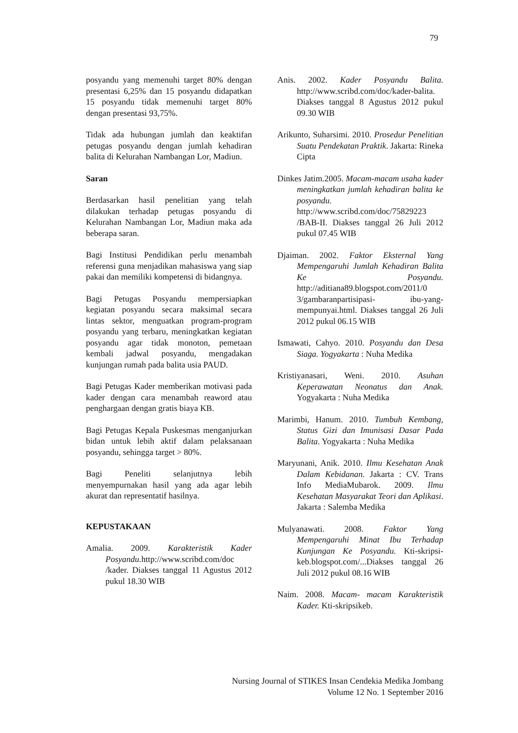79
posyandu yang memenuhi target 80% dengan presentasi 6,25% dan 15 posyandu didapatkan 15 posyandu tidak memenuhi target 80% dengan presentasi 93,75%.
Tidak ada hubungan jumlah dan keaktifan petugas posyandu dengan jumlah kehadiran balita di Kelurahan Nambangan Lor, Madiun.
Saran
Berdasarkan hasil penelitian yang telah dilakukan terhadap petugas posyandu di Kelurahan Nambangan Lor, Madiun maka ada beberapa saran.
Bagi Institusi Pendidikan perlu menambah referensi guna menjadikan mahasiswa yang siap pakai dan memiliki kompetensi di bidangnya.
Bagi Petugas Posyandu mempersiapkan kegiatan posyandu secara maksimal secara lintas sektor, menguatkan program-program posyandu yang terbaru, meningkatkan kegiatan posyandu agar tidak monoton, pemetaan kembali jadwal posyandu, mengadakan kunjungan rumah pada balita usia PAUD.
Bagi Petugas Kader memberikan motivasi pada kader dengan cara menambah reaword atau penghargaan dengan gratis biaya KB.
Bagi Petugas Kepala Puskesmas menganjurkan bidan untuk lebih aktif dalam pelaksanaan posyandu, sehingga target > 80%.
Bagi Peneliti selanjutnya lebih menyempurnakan hasil yang ada agar lebih akurat dan representatif hasilnya.
KEPUSTAKAAN
Amalia. 2009. Karakteristik Kader Posyandu. http://www.scribd.com/doc /kader. Diakses tanggal 11 Agustus 2012 pukul 18.30 WIB
Anis. 2002. Kader Posyandu Balita. http://www.scribd.com/doc/kader-balita. Diakses tanggal 8 Agustus 2012 pukul 09.30 WIB
Arikunto, Suharsimi. 2010. Prosedur Penelitian Suatu Pendekatan Praktik. Jakarta: Rineka Cipta
Dinkes Jatim.2005. Macam-macam usaha kader meningkatkan jumlah kehadiran balita ke posyandu. http://www.scribd.com/doc/75829223 /BAB-II. Diakses tanggal 26 Juli 2012 pukul 07.45 WIB
Djaiman. 2002. Faktor Eksternal Yang Mempengaruhi Jumlah Kehadiran Balita Ke Posyandu. http://aditiana89.blogspot.com/2011/0 3/gambaranpartisipasi- ibu-yang-mempunyai.html. Diakses tanggal 26 Juli 2012 pukul 06.15 WIB
Ismawati, Cahyo. 2010. Posyandu dan Desa Siaga. Yogyakarta : Nuha Medika
Kristiyanasari, Weni. 2010. Asuhan Keperawatan Neonatus dan Anak. Yogyakarta : Nuha Medika
Marimbi, Hanum. 2010. Tumbuh Kembang, Status Gizi dan Imunisasi Dasar Pada Balita. Yogyakarta : Nuha Medika
Maryunani, Anik. 2010. Ilmu Kesehatan Anak Dalam Kebidanan. Jakarta : CV. Trans Info MediaMubarok. 2009. Ilmu Kesehatan Masyarakat Teori dan Aplikasi. Jakarta : Salemba Medika
Mulyanawati. 2008. Faktor Yang Mempengaruhi Minat Ibu Terhadap Kunjungan Ke Posyandu. Kti-skripsi-keb.blogspot.com/...Diakses tanggal 26 Juli 2012 pukul 08.16 WIB
Naim. 2008. Macam- macam Karakteristik Kader. Kti-skripsikeb.
Nursing Journal of STIKES Insan Cendekia Medika Jombang
Volume 12 No. 1 September 2016